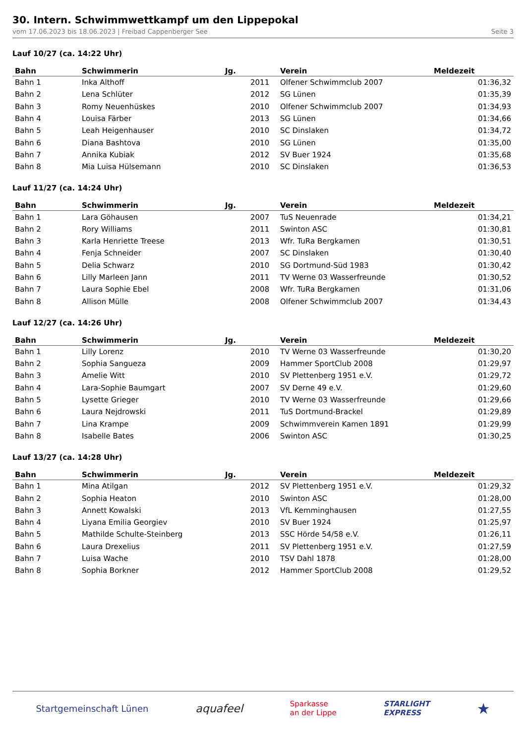30. Intern. Schwimmwettkampf um den Lippepokal
vom 17.06.2023 bis 18.06.2023 | Freibad Cappenberger See Seite 3
Lauf 10/27 (ca. 14:22 Uhr)
| Bahn | Schwimmerin | Jg. | | Verein | Meldezeit |
| --- | --- | --- | --- | --- | --- |
| Bahn 1 | Inka Althoff | | 2011 | Olfener Schwimmclub 2007 | 01:36,32 |
| Bahn 2 | Lena Schlüter | | 2012 | SG Lünen | 01:35,39 |
| Bahn 3 | Romy Neuenhüskes | | 2010 | Olfener Schwimmclub 2007 | 01:34,93 |
| Bahn 4 | Louisa Färber | | 2013 | SG Lünen | 01:34,66 |
| Bahn 5 | Leah Heigenhauser | | 2010 | SC Dinslaken | 01:34,72 |
| Bahn 6 | Diana Bashtova | | 2010 | SG Lünen | 01:35,00 |
| Bahn 7 | Annika Kubiak | | 2012 | SV Buer 1924 | 01:35,68 |
| Bahn 8 | Mia Luisa Hülsemann | | 2010 | SC Dinslaken | 01:36,53 |
Lauf 11/27 (ca. 14:24 Uhr)
| Bahn | Schwimmerin | Jg. | | Verein | Meldezeit |
| --- | --- | --- | --- | --- | --- |
| Bahn 1 | Lara Göhausen | | 2007 | TuS Neuenrade | 01:34,21 |
| Bahn 2 | Rory Williams | | 2011 | Swinton ASC | 01:30,81 |
| Bahn 3 | Karla Henriette Treese | | 2013 | Wfr. TuRa Bergkamen | 01:30,51 |
| Bahn 4 | Fenja Schneider | | 2007 | SC Dinslaken | 01:30,40 |
| Bahn 5 | Delia Schwarz | | 2010 | SG Dortmund-Süd 1983 | 01:30,42 |
| Bahn 6 | Lilly Marleen Jann | | 2011 | TV Werne 03 Wasserfreunde | 01:30,52 |
| Bahn 7 | Laura Sophie Ebel | | 2008 | Wfr. TuRa Bergkamen | 01:31,06 |
| Bahn 8 | Allison Mülle | | 2008 | Olfener Schwimmclub 2007 | 01:34,43 |
Lauf 12/27 (ca. 14:26 Uhr)
| Bahn | Schwimmerin | Jg. | | Verein | Meldezeit |
| --- | --- | --- | --- | --- | --- |
| Bahn 1 | Lilly Lorenz | | 2010 | TV Werne 03 Wasserfreunde | 01:30,20 |
| Bahn 2 | Sophia Sangueza | | 2009 | Hammer SportClub 2008 | 01:29,97 |
| Bahn 3 | Amelie Witt | | 2010 | SV Plettenberg 1951 e.V. | 01:29,72 |
| Bahn 4 | Lara-Sophie Baumgart | | 2007 | SV Derne 49 e.V. | 01:29,60 |
| Bahn 5 | Lysette Grieger | | 2010 | TV Werne 03 Wasserfreunde | 01:29,66 |
| Bahn 6 | Laura Nejdrowski | | 2011 | TuS Dortmund-Brackel | 01:29,89 |
| Bahn 7 | Lina Krampe | | 2009 | Schwimmverein Kamen 1891 | 01:29,99 |
| Bahn 8 | Isabelle Bates | | 2006 | Swinton ASC | 01:30,25 |
Lauf 13/27 (ca. 14:28 Uhr)
| Bahn | Schwimmerin | Jg. | | Verein | Meldezeit |
| --- | --- | --- | --- | --- | --- |
| Bahn 1 | Mina Atilgan | | 2012 | SV Plettenberg 1951 e.V. | 01:29,32 |
| Bahn 2 | Sophia Heaton | | 2010 | Swinton ASC | 01:28,00 |
| Bahn 3 | Annett Kowalski | | 2013 | VfL Kemminghausen | 01:27,55 |
| Bahn 4 | Liyana Emilia Georgiev | | 2010 | SV Buer 1924 | 01:25,97 |
| Bahn 5 | Mathilde Schulte-Steinberg | | 2013 | SSC Hörde 54/58 e.V. | 01:26,11 |
| Bahn 6 | Laura Drexelius | | 2011 | SV Plettenberg 1951 e.V. | 01:27,59 |
| Bahn 7 | Luisa Wache | | 2010 | TSV Dahl 1878 | 01:28,00 |
| Bahn 8 | Sophia Borkner | | 2012 | Hammer SportClub 2008 | 01:29,52 |
Startgemeinschaft Lünen aquafeel Sparkasse
an der Lippe STARLIGHT
EXPRESS ★